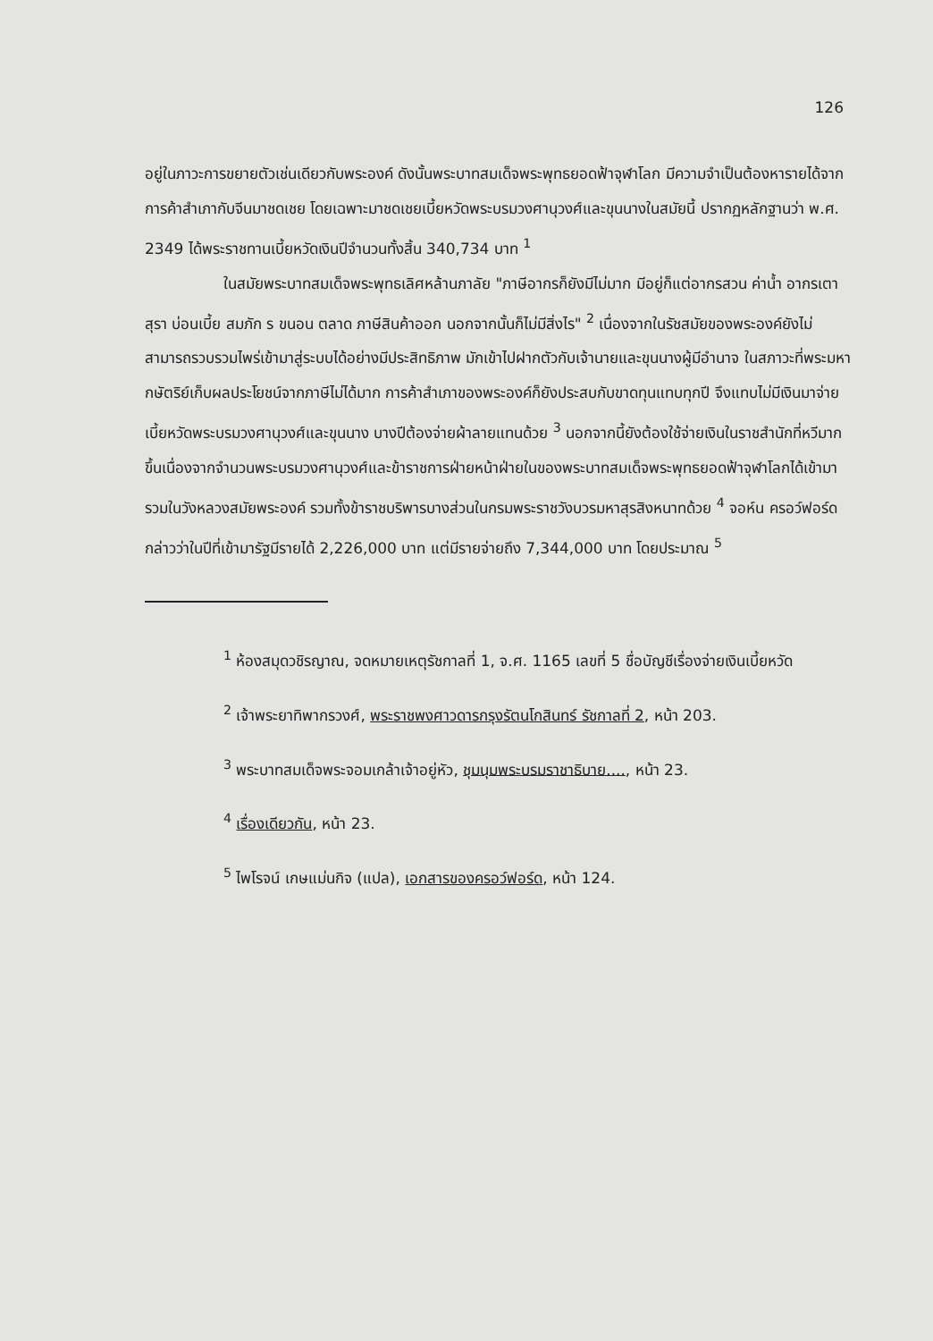126
อยู่ในภาวะการขยายตัวเช่นเดียวกับพระองค์ ดังนั้นพระบาทสมเด็จพระพุทธยอดฟ้าจุฬาโลก มีความจำเป็นต้องหารายได้จากการค้าสำเภากับจีนมาชดเชย โดยเฉพาะมาชดเชยเบี้ยหวัดพระบรมวงศานุวงศ์และขุนนางในสมัยนี้ ปรากฏหลักฐานว่า พ.ศ. 2349 ได้พระราชทานเบี้ยหวัดเงินปีจำนวนทั้งสิ้น 340,734 บาท <sup>1</sup>
ในสมัยพระบาทสมเด็จพระพุทธเลิศหล้านภาลัย "ภาษีอากรก็ยังมีไม่มาก มีอยู่ก็แต่อากรสวน ค่าน้ำ อากรเตาสุรา บ่อนเบี้ย สมภัก ร ขนอน ตลาด ภาษีสินค้าออก นอกจากนั้นก็ไม่มีสิ่งไร" <sup>2</sup> เนื่องจากในรัชสมัยของพระองค์ยังไม่สามารถรวบรวมไพร่เข้ามาสู่ระบบได้อย่างมีประสิทธิภาพ มักเข้าไปฝากตัวกับเจ้านายและขุนนางผู้มีอำนาจ ในสภาวะที่พระมหากษัตริย์เก็บผลประโยชน์จากภาษีไม่ได้มาก การค้าสำเภาของพระองค์ก็ยังประสบกับขาดทุนแทบทุกปี จึงแทบไม่มีเงินมาจ่ายเบี้ยหวัดพระบรมวงศานุวงศ์และขุนนาง บางปีต้องจ่ายผ้าลายแทนด้วย <sup>3</sup> นอกจากนี้ยังต้องใช้จ่ายเงินในราชสำนักที่หวีมากขึ้นเนื่องจากจำนวนพระบรมวงศานุวงศ์และข้าราชการฝ่ายหน้าฝ่ายในของพระบาทสมเด็จพระพุทธยอดฟ้าจุฬาโลกได้เข้ามารวมในวังหลวงสมัยพระองค์ รวมทั้งข้าราชบริพารบางส่วนในกรมพระราชวังบวรมหาสุรสิงหนาทด้วย <sup>4</sup> จอห์น ครอว์ฟอร์ด กล่าวว่าในปีที่เข้ามารัฐมีรายได้ 2,226,000 บาท แต่มีรายจ่ายถึง 7,344,000 บาท โดยประมาณ <sup>5</sup>
<sup>1</sup> ห้องสมุดวชิรญาณ, จดหมายเหตุรัชกาลที่ 1, จ.ศ. 1165 เลขที่ 5 ชื่อบัญชีเรื่องจ่ายเงินเบี้ยหวัด
<sup>2</sup> เจ้าพระยาทิพากรวงศ์, พระราชพงศาวดารกรุงรัตนโกสินทร์ รัชกาลที่ 2, หน้า 203.
<sup>3</sup> พระบาทสมเด็จพระจอมเกล้าเจ้าอยู่หัว, ชุมนุมพระบรมราชาธิบาย...., หน้า 23.
<sup>4</sup> เรื่องเดียวกัน, หน้า 23.
<sup>5</sup> ไพโรจน์ เกษแม่นกิจ (แปล), เอกสารของครอว์ฟอร์ด, หน้า 124.